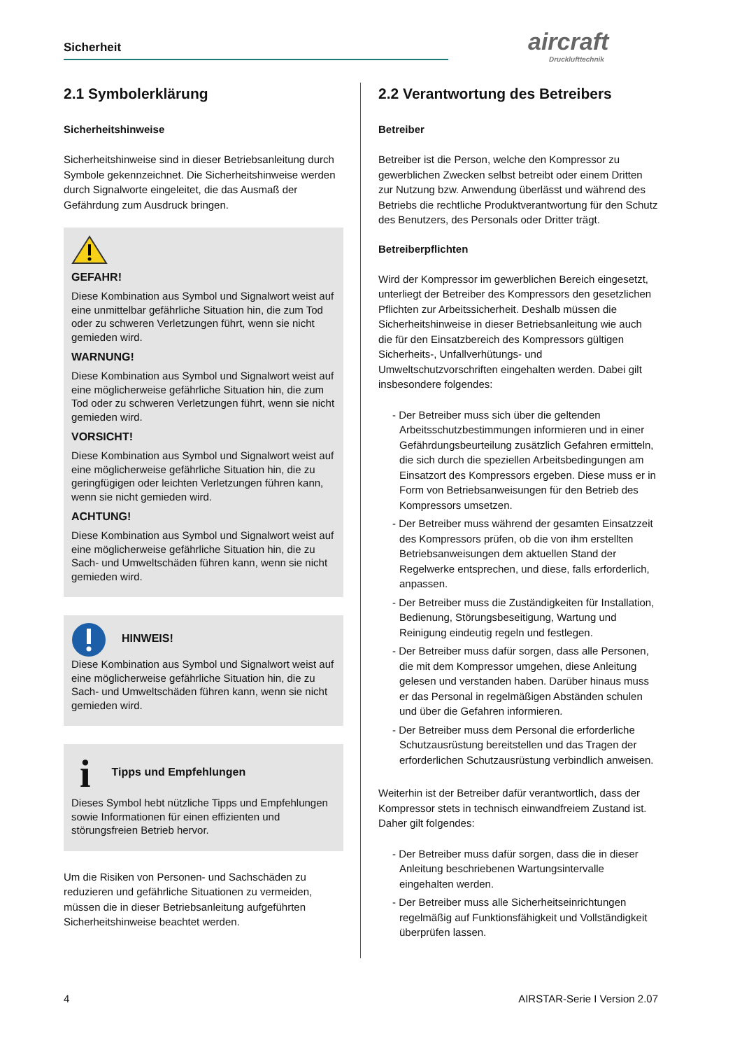Sicherheit aircraft
Drucklufttechnik
2.1 Symbolerklärung
Sicherheitshinweise
Sicherheitshinweise sind in dieser Betriebsanleitung durch Symbole gekennzeichnet. Die Sicherheitshinweise werden durch Signalworte eingeleitet, die das Ausmaß der Gefährdung zum Ausdruck bringen.
GEFAHR!
Diese Kombination aus Symbol und Signalwort weist auf eine unmittelbar gefährliche Situation hin, die zum Tod oder zu schweren Verletzungen führt, wenn sie nicht gemieden wird.
WARNUNG!
Diese Kombination aus Symbol und Signalwort weist auf eine möglicherweise gefährliche Situation hin, die zum Tod oder zu schweren Verletzungen führt, wenn sie nicht gemieden wird.
VORSICHT!
Diese Kombination aus Symbol und Signalwort weist auf eine möglicherweise gefährliche Situation hin, die zu geringfügigen oder leichten Verletzungen führen kann, wenn sie nicht gemieden wird.
ACHTUNG!
Diese Kombination aus Symbol und Signalwort weist auf eine möglicherweise gefährliche Situation hin, die zu Sach- und Umweltschäden führen kann, wenn sie nicht gemieden wird.
HINWEIS!
Diese Kombination aus Symbol und Signalwort weist auf eine möglicherweise gefährliche Situation hin, die zu Sach- und Umweltschäden führen kann, wenn sie nicht gemieden wird.
i Tipps und Empfehlungen
Dieses Symbol hebt nützliche Tipps und Empfehlungen sowie Informationen für einen effizienten und störungsfreien Betrieb hervor.
Um die Risiken von Personen- und Sachschäden zu reduzieren und gefährliche Situationen zu vermeiden, müssen die in dieser Betriebsanleitung aufgeführten Sicherheitshinweise beachtet werden.
2.2 Verantwortung des Betreibers
Betreiber
Betreiber ist die Person, welche den Kompressor zu gewerblichen Zwecken selbst betreibt oder einem Dritten zur Nutzung bzw. Anwendung überlässt und während des Betriebs die rechtliche Produktverantwortung für den Schutz des Benutzers, des Personals oder Dritter trägt.
Betreiberpflichten
Wird der Kompressor im gewerblichen Bereich eingesetzt, unterliegt der Betreiber des Kompressors den gesetzlichen Pflichten zur Arbeitssicherheit. Deshalb müssen die Sicherheitshinweise in dieser Betriebsanleitung wie auch die für den Einsatzbereich des Kompressors gültigen Sicherheits-, Unfallverhütungs- und Umweltschutzvorschriften eingehalten werden. Dabei gilt insbesondere folgendes:
- Der Betreiber muss sich über die geltenden Arbeitsschutzbestimmungen informieren und in einer Gefährdungsbeurteilung zusätzlich Gefahren ermitteln, die sich durch die speziellen Arbeitsbedingungen am Einsatzort des Kompressors ergeben. Diese muss er in Form von Betriebsanweisungen für den Betrieb des Kompressors umsetzen.
- Der Betreiber muss während der gesamten Einsatzzeit des Kompressors prüfen, ob die von ihm erstellten Betriebsanweisungen dem aktuellen Stand der Regelwerke entsprechen, und diese, falls erforderlich, anpassen.
- Der Betreiber muss die Zuständigkeiten für Installation, Bedienung, Störungsbeseitigung, Wartung und Reinigung eindeutig regeln und festlegen.
- Der Betreiber muss dafür sorgen, dass alle Personen, die mit dem Kompressor umgehen, diese Anleitung gelesen und verstanden haben. Darüber hinaus muss er das Personal in regelmäßigen Abständen schulen und über die Gefahren informieren.
- Der Betreiber muss dem Personal die erforderliche Schutzausrüstung bereitstellen und das Tragen der erforderlichen Schutzausrüstung verbindlich anweisen.
Weiterhin ist der Betreiber dafür verantwortlich, dass der Kompressor stets in technisch einwandfreiem Zustand ist. Daher gilt folgendes:
- Der Betreiber muss dafür sorgen, dass die in dieser Anleitung beschriebenen Wartungsintervalle eingehalten werden.
- Der Betreiber muss alle Sicherheitseinrichtungen regelmäßig auf Funktionsfähigkeit und Vollständigkeit überprüfen lassen.
4 AIRSTAR-Serie I Version 2.07